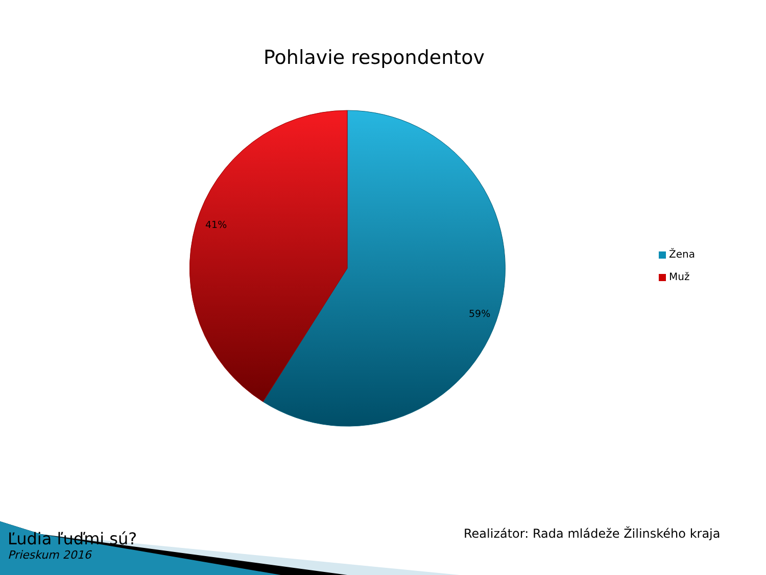Pohlavie respondentov
41%
59%
Žena
Muž
Ľudia ľuďmi sú?
Prieskum 2016
Realizátor: Rada mládeže Žilinského kraja